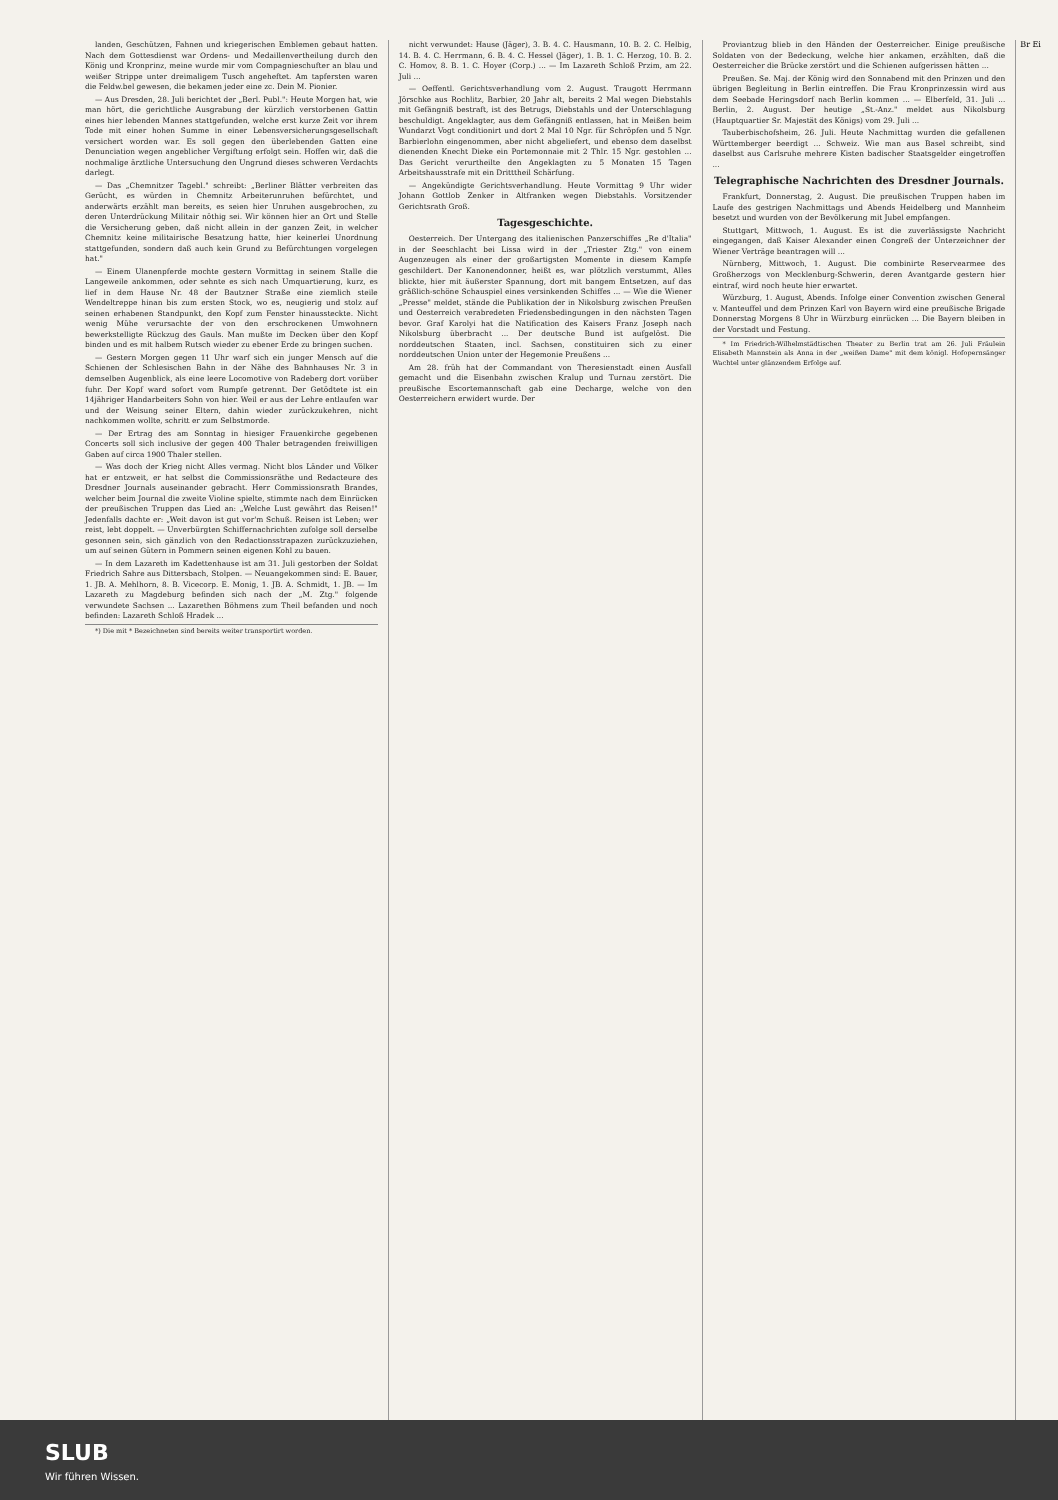landen, Geschützen, Fahnen und kriegerischen Emblemen gebaut hatten. Nach dem Gottesdienst war Ordens- und Medaillenvertheilung durch den König und Kronprinz, meine wurde mir vom Compagnieschufter an blau und weißer Strippe unter dreimaligem Tusch angeheftet. Am tapfersten waren die Feldw.bel gewesen, die bekamen jeder eine zc. Dein M. Pionier.
— Aus Dresden, 28. Juli berichtet der „Berl. Publ.": Heute Morgen hat, wie man hört, die gerichtliche Ausgrabung der kürzlich verstorbenen Gattin eines hier lebenden Mannes stattgefunden, welche erst kurze Zeit vor ihrem Tode mit einer hohen Summe in einer Lebensversicherungsgesellschaft versichert worden war. Es soll gegen den überlebenden Gatten eine Denunciation wegen angeblicher Vergiftung erfolgt sein. Hoffen wir, daß die nochmalige ärztliche Untersuchung den Ungrund dieses schweren Verdachts darlegt.
— Das „Chemnitzer Tagebl." schreibt: „Berliner Blätter verbreiten das Gerücht, es würden in Chemnitz Arbeiterunruhen befürchtet, und anderwärts erzählt man bereits, es seien hier Unruhen ausgebrochen, zu deren Unterdrückung Militair nöthig sei. Wir können hier an Ort und Stelle die Versicherung geben, daß nicht allein in der ganzen Zeit, in welcher Chemnitz keine militairische Besatzung hatte, hier keinerlei Unordnung stattgefunden, sondern daß auch kein Grund zu Befürchtungen vorgelegen hat."
— Einem Ulanenpferde mochte gestern Vormittag in seinem Stalle die Langeweile ankommen, oder sehnte es sich nach Umquartierung, kurz, es lief in dem Hause Nr. 48 der Bautzner Straße eine ziemlich steile Wendeltreppe hinan bis zum ersten Stock, wo es, neugierig und stolz auf seinen erhabenen Standpunkt, den Kopf zum Fenster hinaussteckte. Nicht wenig Mühe verursachte der von den erschrockenen Umwohnern bewerkstelligte Rückzug des Gauls. Man mußte im Decken über den Kopf binden und es mit halbem Rutsch wieder zu ebener Erde zu bringen suchen.
— Gestern Morgen gegen 11 Uhr warf sich ein junger Mensch auf die Schienen der Schlesischen Bahn in der Nähe des Bahnhauses Nr. 3 in demselben Augenblick, als eine leere Locomotive von Radeberg dort vorüber fuhr. Der Kopf ward sofort vom Rumpfe getrennt. Der Getödtete ist ein 14jähriger Handarbeiters Sohn von hier. Weil er aus der Lehre entlaufen war und der Weisung seiner Eltern, dahin wieder zurückzukehren, nicht nachkommen wollte, schritt er zum Selbstmorde.
— Der Ertrag des am Sonntag in hiesiger Frauenkirche gegebenen Concerts soll sich inclusive der gegen 400 Thaler betragenden freiwilligen Gaben auf circa 1900 Thaler stellen.
— Was doch der Krieg nicht Alles vermag. Nicht blos Länder und Völker hat er entzweit, er hat selbst die Commissionsräthe und Redacteure des Dresdner Journals auseinander gebracht. Herr Commissionsrath Brandes, welcher beim Journal die zweite Violine spielte, stimmte nach dem Einrücken der preußischen Truppen das Lied an: „Welche Lust gewährt das Reisen!" Jedenfalls dachte er: „Weit davon ist gut vor'm Schuß. Reisen ist Leben; wer reist, lebt doppelt. — Unverbürgten Schiffernachrichten zufolge soll derselbe gesonnen sein, sich gänzlich von den Redactionsstrapazen zurückzuziehen, um auf seinen Gütern in Pommern seinen eigenen Kohl zu bauen.
— In dem Lazareth im Kadettenhause ist am 31. Juli gestorben der Soldat Friedrich Sahre aus Dittersbach, Stolpen. — Neuangekommen sind: E. Bauer, 1. JB. A. Mehlhorn, 8. B. Vicecorp. E. Monig, 1. JB. A. Schmidt, 1. JB. — Im Lazareth zu Magdeburg befinden sich nach der „M. Ztg." folgende verwundete Sachsen ... Lazarethen Böhmens zum Theil befanden und noch befinden: Lazareth Schloß Hradek ...
*) Die mit * Bezeichneten sind bereits weiter transportirt worden.
nicht verwundet: Hause (Jäger), 3. B. 4. C. Hausmann, 10. B. 2. C. Helbig, 14. B. 4. C. Herrmann, 6. B. 4. C. Hessel (Jäger), 1. B. 1. C. Herzog, 10. B. 2. C. Homov, 8. B. 1. C. Hoyer (Corp.) ... — Im Lazareth Schloß Przim, am 22. Juli ...
— Oeffentl. Gerichtsverhandlung vom 2. August. Traugott Herrmann Jörschke aus Rochlitz, Barbier, 20 Jahr alt, bereits 2 Mal wegen Diebstahls mit Gefängniß bestraft, ist des Betrugs, Diebstahls und der Unterschlagung beschuldigt. Angeklagter, aus dem Gefängniß entlassen, hat in Meißen beim Wundarzt Vogt conditionirt und dort 2 Mal 10 Ngr. für Schröpfen und 5 Ngr. Barbierlohn eingenommen, aber nicht abgeliefert, und ebenso dem daselbst dienenden Knecht Dieke ein Portemonnaie mit 2 Thlr. 15 Ngr. gestohlen ... Das Gericht verurtheilte den Angeklagten zu 5 Monaten 15 Tagen Arbeitshausstrafe mit ein Dritttheil Schärfung.
— Angekündigte Gerichtsverhandlung. Heute Vormittag 9 Uhr wider Johann Gottlob Zenker in Altfranken wegen Diebstahls. Vorsitzender Gerichtsrath Groß.
Tagesgeschichte.
Oesterreich. Der Untergang des italienischen Panzerschiffes „Re d'Italia" in der Seeschlacht bei Lissa wird in der „Triester Ztg." von einem Augenzeugen als einer der großartigsten Momente in diesem Kampfe geschildert. Der Kanonendonner, heißt es, war plötzlich verstummt, Alles blickte, hier mit äußerster Spannung, dort mit bangem Entsetzen, auf das gräßlich-schöne Schauspiel eines versinkenden Schiffes ... — Wie die Wiener „Presse" meldet, stände die Publikation der in Nikolsburg zwischen Preußen und Oesterreich verabredeten Friedensbedingungen in den nächsten Tagen bevor. Graf Karolyi hat die Natification des Kaisers Franz Joseph nach Nikolsburg überbracht ... Der deutsche Bund ist aufgelöst. Die norddeutschen Staaten, incl. Sachsen, constituiren sich zu einer norddeutschen Union unter der Hegemonie Preußens ...
Am 28. früh hat der Commandant von Theresienstadt einen Ausfall gemacht und die Eisenbahn zwischen Kralup und Turnau zerstört. Die preußische Escortemannschaft gab eine Decharge, welche von den Oesterreichern erwidert wurde. Der
Proviantzug blieb in den Händen der Oesterreicher. Einige preußische Soldaten von der Bedeckung, welche hier ankamen, erzählten, daß die Oesterreicher die Brücke zerstört und die Schienen aufgerissen hätten ...
Preußen. Se. Maj. der König wird den Sonnabend mit den Prinzen und den übrigen Begleitung in Berlin eintreffen. Die Frau Kronprinzessin wird aus dem Seebade Heringsdorf nach Berlin kommen ... — Elberfeld, 31. Juli ... Berlin, 2. August. Der heutige „St.-Anz." meldet aus Nikolsburg (Hauptquartier Sr. Majestät des Königs) vom 29. Juli ...
Tauberbischofsheim, 26. Juli. Heute Nachmittag wurden die gefallenen Württemberger beerdigt ... Schweiz. Wie man aus Basel schreibt, sind daselbst aus Carlsruhe mehrere Kisten badischer Staatsgelder eingetroffen ...
Telegraphische Nachrichten des Dresdner Journals.
Frankfurt, Donnerstag, 2. August. Die preußischen Truppen haben im Laufe des gestrigen Nachmittags und Abends Heidelberg und Mannheim besetzt und wurden von der Bevölkerung mit Jubel empfangen.
Stuttgart, Mittwoch, 1. August. Es ist die zuverlässigste Nachricht eingegangen, daß Kaiser Alexander einen Congreß der Unterzeichner der Wiener Verträge beantragen will ...
Nürnberg, Mittwoch, 1. August. Die combinirte Reservearmee des Großherzogs von Mecklenburg-Schwerin, deren Avantgarde gestern hier eintraf, wird noch heute hier erwartet.
Würzburg, 1. August, Abends. Infolge einer Convention zwischen General v. Manteuffel und dem Prinzen Karl von Bayern wird eine preußische Brigade Donnerstag Morgens 8 Uhr in Würzburg einrücken ... Die Bayern bleiben in der Vorstadt und Festung.
* Im Friedrich-Wilhelmstädtischen Theater zu Berlin trat am 26. Juli Fräulein Elisabeth Mannstein als Anna in der „weißen Dame" mit dem königl. Hofopernsänger Wachtel unter glänzendem Erfolge auf.
Br Ei
SLUB
Wir führen Wissen.